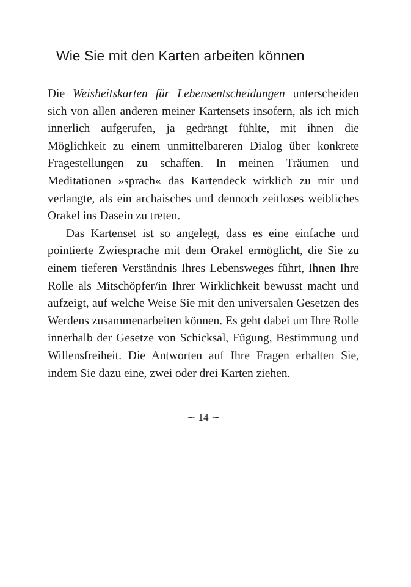Wie Sie mit den Karten arbeiten können
Die Weisheitskarten für Lebensentscheidungen unterscheiden sich von allen anderen meiner Kartensets insofern, als ich mich innerlich aufgerufen, ja gedrängt fühlte, mit ihnen die Möglichkeit zu einem unmittelbareren Dialog über konkrete Fragestellungen zu schaffen. In meinen Träumen und Meditationen »sprach« das Kartendeck wirklich zu mir und verlangte, als ein archaisches und dennoch zeitloses weibliches Orakel ins Dasein zu treten.
Das Kartenset ist so angelegt, dass es eine einfache und pointierte Zwiesprache mit dem Orakel ermöglicht, die Sie zu einem tieferen Verständnis Ihres Lebensweges führt, Ihnen Ihre Rolle als Mitschöpfer/in Ihrer Wirklichkeit bewusst macht und aufzeigt, auf welche Weise Sie mit den universalen Gesetzen des Werdens zusammenarbeiten können. Es geht dabei um Ihre Rolle innerhalb der Gesetze von Schicksal, Fügung, Bestimmung und Willensfreiheit. Die Antworten auf Ihre Fragen erhalten Sie, indem Sie dazu eine, zwei oder drei Karten ziehen.
∼ 14 ∽